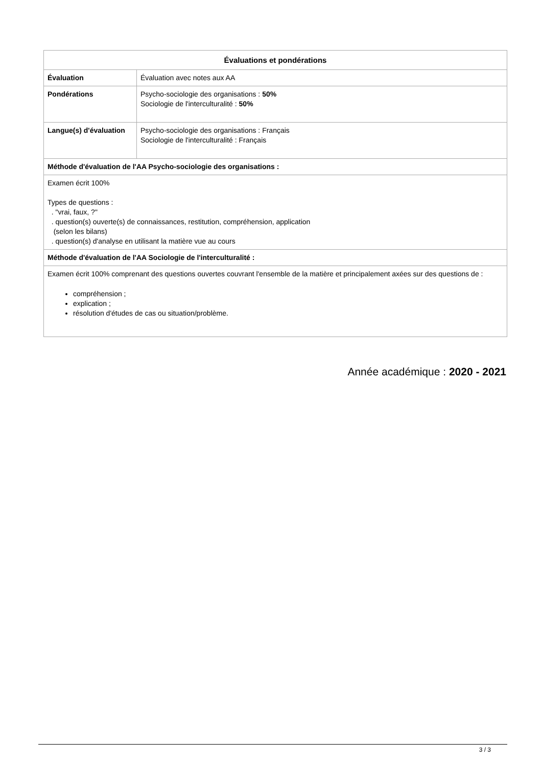| Évaluations et pondérations | |
| --- | --- |
| Évaluation | Évaluation avec notes aux AA |
| Pondérations | Psycho-sociologie des organisations : 50% Sociologie de l'interculturalité : 50% |
| Langue(s) d'évaluation | Psycho-sociologie des organisations : Français Sociologie de l'interculturalité : Français |
| Méthode d'évaluation de l'AA Psycho-sociologie des organisations : | |
| Examen écrit 100% Types de questions : . "vrai, faux, ?" . question(s) ouverte(s) de connaissances, restitution, compréhension, application (selon les bilans) . question(s) d'analyse en utilisant la matière vue au cours | |
| Méthode d'évaluation de l'AA Sociologie de l'interculturalité : | |
| Examen écrit 100% comprenant des questions ouvertes couvrant l'ensemble de la matière et principalement axées sur des questions de : compréhension ; explication ; résolution d'études de cas ou situation/problème. | |
Année académique : 2020 - 2021
3 / 3